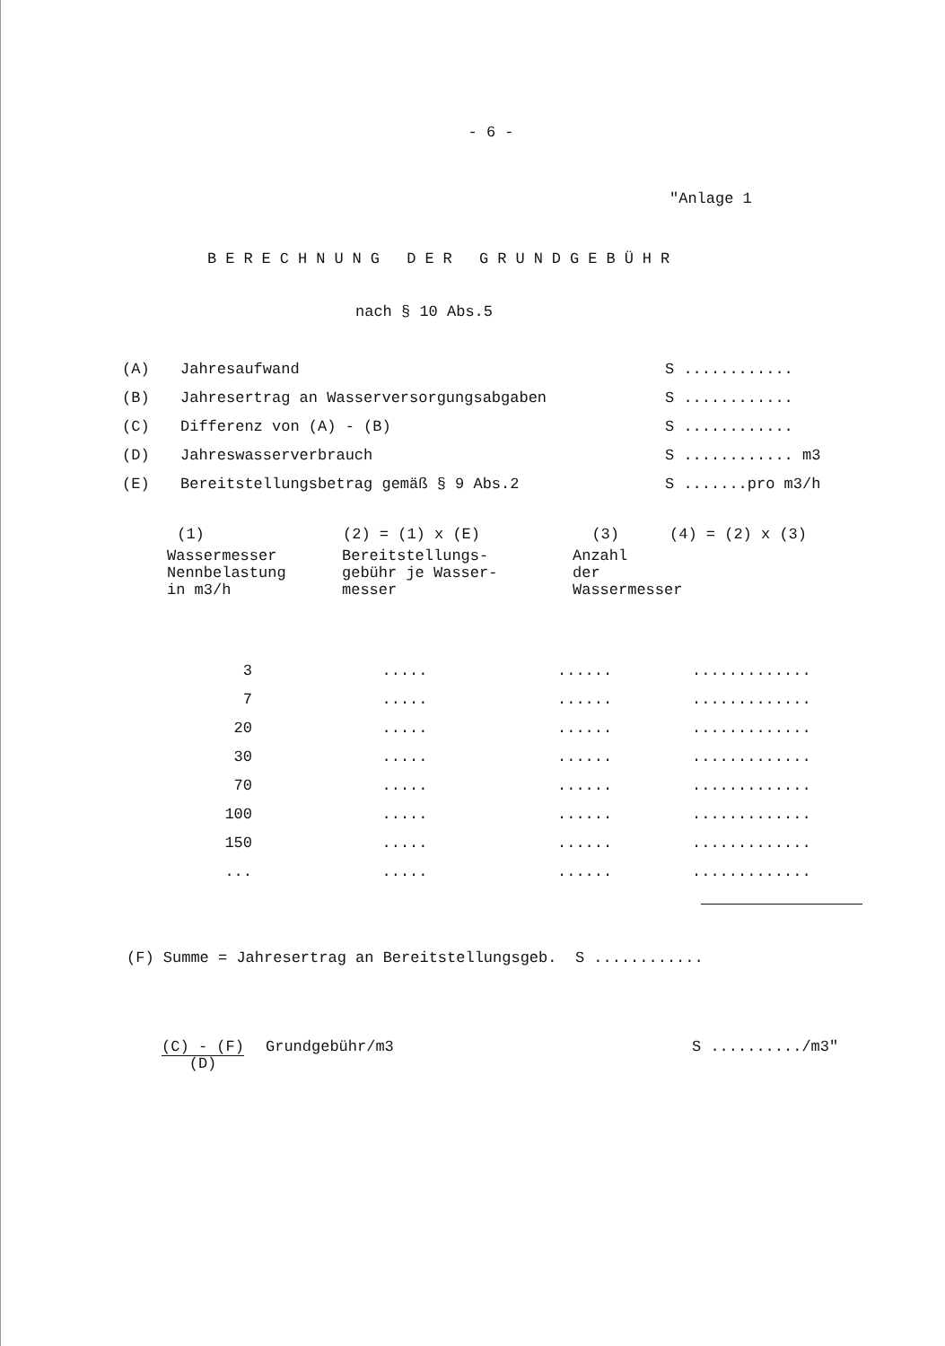- 6 -
"Anlage 1
BERECHNUNG DER GRUNDGEBÜHR
nach § 10 Abs.5
| (A) | Jahresaufwand | S ............ |
| (B) | Jahresertrag an Wasserversorgungsabgaben | S ............ |
| (C) | Differenz von (A) - (B) | S ............ |
| (D) | Jahreswasserverbrauch | S ............ m3 |
| (E) | Bereitstellungsbetrag gemäß § 9 Abs.2 | S .......pro m3/h |
| (1) | (2) = (1) x (E) | (3) | (4) = (2) x (3) |
| --- | --- | --- | --- |
| Wassermesser Nennbelastung in m3/h | Bereitstellungs- gebühr je Wasser- messer | Anzahl der Wassermesser | |
| 3 | ..... | ...... | ............. |
| 7 | ..... | ...... | ............. |
| 20 | ..... | ...... | ............. |
| 30 | ..... | ...... | ............. |
| 70 | ..... | ...... | ............. |
| 100 | ..... | ...... | ............. |
| 150 | ..... | ...... | ............. |
| ... | ..... | ...... | ............. |
(F) Summe = Jahresertrag an Bereitstellungsgeb. S ............
(C) - (F)
(D)
Grundgebühr/m3 S ........../m3"